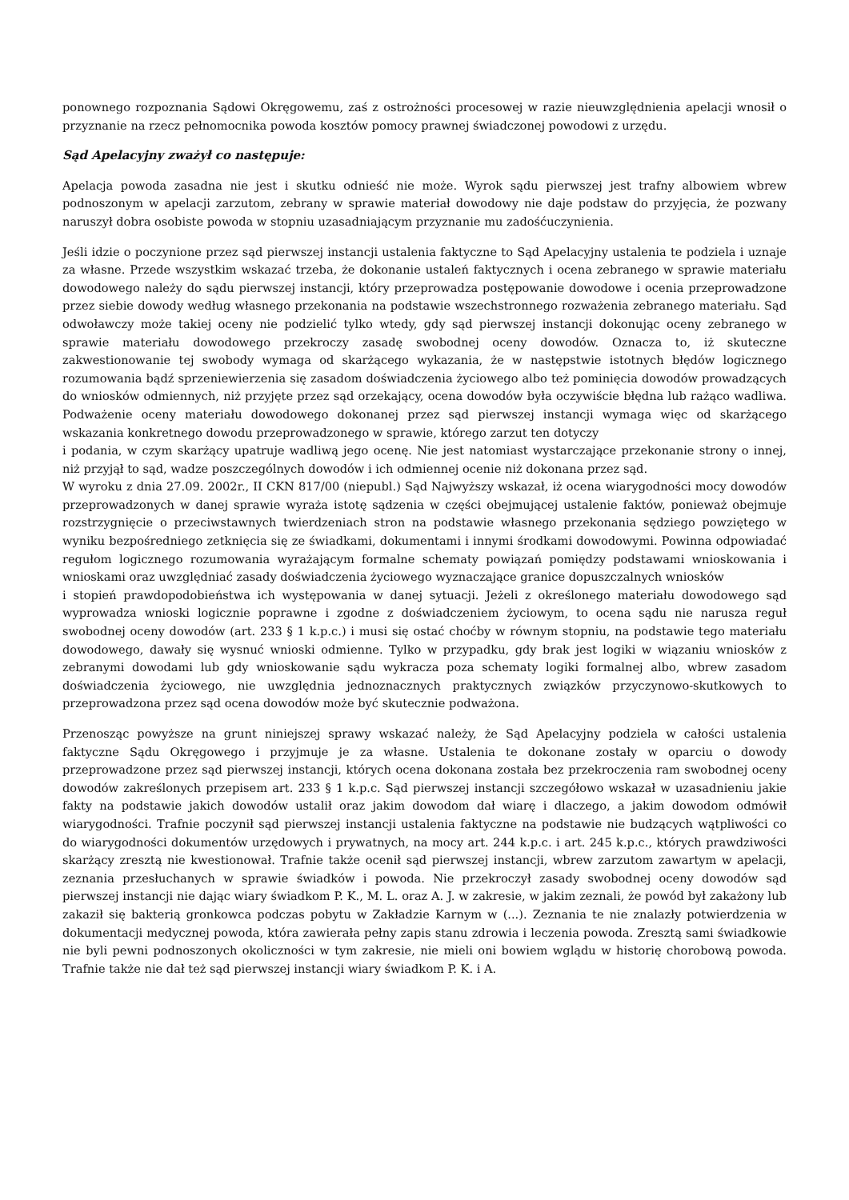ponownego rozpoznania Sądowi Okręgowemu, zaś z ostrożności procesowej w razie nieuwzględnienia apelacji wnosił o przyznanie na rzecz pełnomocnika powoda kosztów pomocy prawnej świadczonej powodowi z urzędu.
Sąd Apelacyjny zważył co następuje:
Apelacja powoda zasadna nie jest i skutku odnieść nie może. Wyrok sądu pierwszej jest trafny albowiem wbrew podnoszonym w apelacji zarzutom, zebrany w sprawie materiał dowodowy nie daje podstaw do przyjęcia, że pozwany naruszył dobra osobiste powoda w stopniu uzasadniającym przyznanie mu zadośćuczynienia.
Jeśli idzie o poczynione przez sąd pierwszej instancji ustalenia faktyczne to Sąd Apelacyjny ustalenia te podziela i uznaje za własne. Przede wszystkim wskazać trzeba, że dokonanie ustaleń faktycznych i ocena zebranego w sprawie materiału dowodowego należy do sądu pierwszej instancji, który przeprowadza postępowanie dowodowe i ocenia przeprowadzone przez siebie dowody według własnego przekonania na podstawie wszechstronnego rozważenia zebranego materiału. Sąd odwoławczy może takiej oceny nie podzielić tylko wtedy, gdy sąd pierwszej instancji dokonując oceny zebranego w sprawie materiału dowodowego przekroczy zasadę swobodnej oceny dowodów. Oznacza to, iż skuteczne zakwestionowanie tej swobody wymaga od skarżącego wykazania, że w następstwie istotnych błędów logicznego rozumowania bądź sprzeniewierzenia się zasadom doświadczenia życiowego albo też pominięcia dowodów prowadzących do wniosków odmiennych, niż przyjęte przez sąd orzekający, ocena dowodów była oczywiście błędna lub rażąco wadliwa. Podważenie oceny materiału dowodowego dokonanej przez sąd pierwszej instancji wymaga więc od skarżącego wskazania konkretnego dowodu przeprowadzonego w sprawie, którego zarzut ten dotyczy
i podania, w czym skarżący upatruje wadliwą jego ocenę. Nie jest natomiast wystarczające przekonanie strony o innej, niż przyjął to sąd, wadze poszczególnych dowodów i ich odmiennej ocenie niż dokonana przez sąd.
W wyroku z dnia 27.09. 2002r., II CKN 817/00 (niepubl.) Sąd Najwyższy wskazał, iż ocena wiarygodności mocy dowodów przeprowadzonych w danej sprawie wyraża istotę sądzenia w części obejmującej ustalenie faktów, ponieważ obejmuje rozstrzygnięcie o przeciwstawnych twierdzeniach stron na podstawie własnego przekonania sędziego powziętego w wyniku bezpośredniego zetknięcia się ze świadkami, dokumentami i innymi środkami dowodowymi. Powinna odpowiadać regułom logicznego rozumowania wyrażającym formalne schematy powiązań pomiędzy podstawami wnioskowania i wnioskami oraz uwzględniać zasady doświadczenia życiowego wyznaczające granice dopuszczalnych wniosków
i stopień prawdopodobieństwa ich występowania w danej sytuacji. Jeżeli z określonego materiału dowodowego sąd wyprowadza wnioski logicznie poprawne i zgodne z doświadczeniem życiowym, to ocena sądu nie narusza reguł swobodnej oceny dowodów (art. 233 § 1 k.p.c.) i musi się ostać choćby w równym stopniu, na podstawie tego materiału dowodowego, dawały się wysnuć wnioski odmienne. Tylko w przypadku, gdy brak jest logiki w wiązaniu wniosków z zebranymi dowodami lub gdy wnioskowanie sądu wykracza poza schematy logiki formalnej albo, wbrew zasadom doświadczenia życiowego, nie uwzględnia jednoznacznych praktycznych związków przyczynowo-skutkowych to przeprowadzona przez sąd ocena dowodów może być skutecznie podważona.
Przenosząc powyższe na grunt niniejszej sprawy wskazać należy, że Sąd Apelacyjny podziela w całości ustalenia faktyczne Sądu Okręgowego i przyjmuje je za własne. Ustalenia te dokonane zostały w oparciu o dowody przeprowadzone przez sąd pierwszej instancji, których ocena dokonana została bez przekroczenia ram swobodnej oceny dowodów zakreślonych przepisem art. 233 § 1 k.p.c. Sąd pierwszej instancji szczegółowo wskazał w uzasadnieniu jakie fakty na podstawie jakich dowodów ustalił oraz jakim dowodom dał wiarę i dlaczego, a jakim dowodom odmówił wiarygodności. Trafnie poczynił sąd pierwszej instancji ustalenia faktyczne na podstawie nie budzących wątpliwości co do wiarygodności dokumentów urzędowych i prywatnych, na mocy art. 244 k.p.c. i art. 245 k.p.c., których prawdziwości skarżący zresztą nie kwestionował. Trafnie także ocenił sąd pierwszej instancji, wbrew zarzutom zawartym w apelacji, zeznania przesłuchanych w sprawie świadków i powoda. Nie przekroczył zasady swobodnej oceny dowodów sąd pierwszej instancji nie dając wiary świadkom P. K., M. L. oraz A. J. w zakresie, w jakim zeznali, że powód był zakażony lub zakaził się bakterią gronkowca podczas pobytu w Zakładzie Karnym w (...). Zeznania te nie znalazły potwierdzenia w dokumentacji medycznej powoda, która zawierała pełny zapis stanu zdrowia i leczenia powoda. Zresztą sami świadkowie nie byli pewni podnoszonych okoliczności w tym zakresie, nie mieli oni bowiem wglądu w historię chorobową powoda. Trafnie także nie dał też sąd pierwszej instancji wiary świadkom P. K. i A.